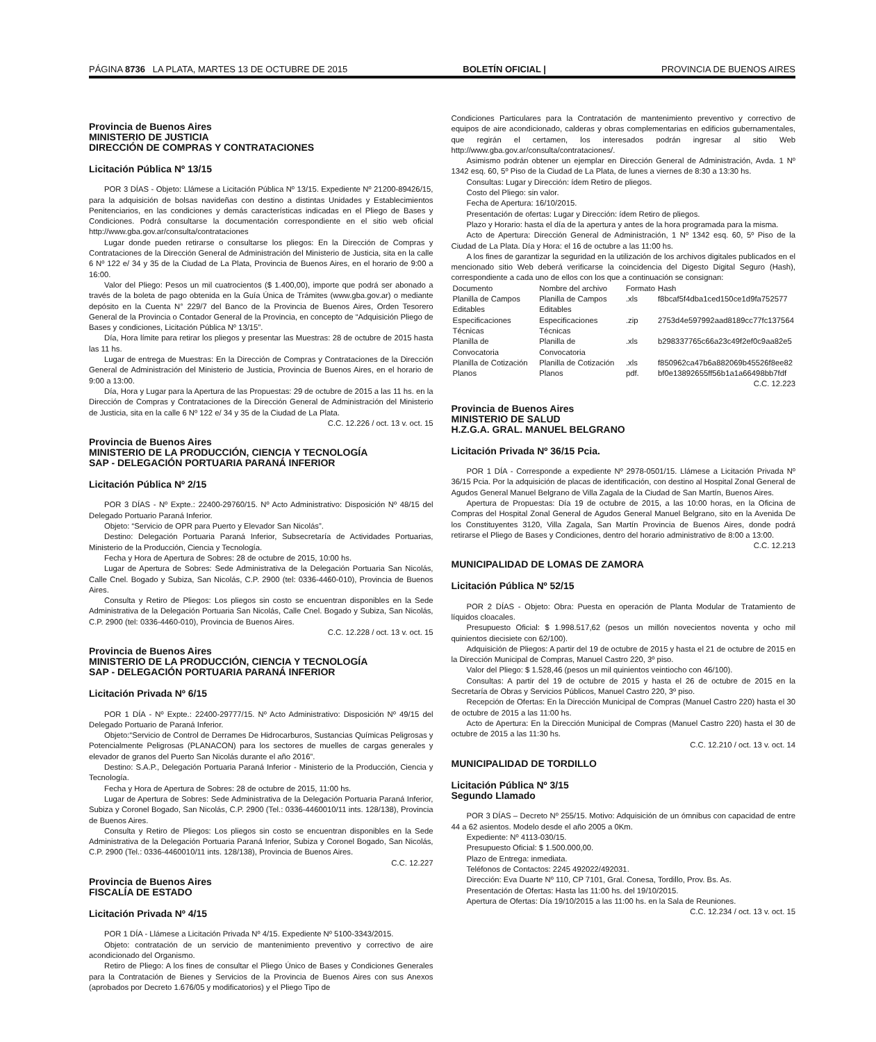PÁGINA 8736 LA PLATA, MARTES 13 DE OCTUBRE DE 2015 BOLETÍN OFICIAL | PROVINCIA DE BUENOS AIRES
Provincia de Buenos Aires
MINISTERIO DE JUSTICIA
DIRECCIÓN DE COMPRAS Y CONTRATACIONES
Licitación Pública Nº 13/15
POR 3 DÍAS - Objeto: Llámese a Licitación Pública Nº 13/15. Expediente Nº 21200-89426/15, para la adquisición de bolsas navideñas con destino a distintas Unidades y Establecimientos Penitenciarios, en las condiciones y demás características indicadas en el Pliego de Bases y Condiciones. Podrá consultarse la documentación correspondiente en el sitio web oficial http://www.gba.gov.ar/consulta/contrataciones
Lugar donde pueden retirarse o consultarse los pliegos: En la Dirección de Compras y Contrataciones de la Dirección General de Administración del Ministerio de Justicia, sita en la calle 6 Nº 122 e/ 34 y 35 de la Ciudad de La Plata, Provincia de Buenos Aires, en el horario de 9:00 a 16:00.
Valor del Pliego: Pesos un mil cuatrocientos ($ 1.400,00), importe que podrá ser abonado a través de la boleta de pago obtenida en la Guía Única de Trámites (www.gba.gov.ar) o mediante depósito en la Cuenta N° 229/7 del Banco de la Provincia de Buenos Aires, Orden Tesorero General de la Provincia o Contador General de la Provincia, en concepto de “Adquisición Pliego de Bases y condiciones, Licitación Pública Nº 13/15”.
Día, Hora límite para retirar los pliegos y presentar las Muestras: 28 de octubre de 2015 hasta las 11 hs.
Lugar de entrega de Muestras: En la Dirección de Compras y Contrataciones de la Dirección General de Administración del Ministerio de Justicia, Provincia de Buenos Aires, en el horario de 9:00 a 13:00.
Día, Hora y Lugar para la Apertura de las Propuestas: 29 de octubre de 2015 a las 11 hs. en la Dirección de Compras y Contrataciones de la Dirección General de Administración del Ministerio de Justicia, sita en la calle 6 Nº 122 e/ 34 y 35 de la Ciudad de La Plata.
C.C. 12.226 / oct. 13 v. oct. 15
Provincia de Buenos Aires
MINISTERIO DE LA PRODUCCIÓN, CIENCIA Y TECNOLOGÍA
SAP - DELEGACIÓN PORTUARIA PARANÁ INFERIOR
Licitación Pública Nº 2/15
POR 3 DÍAS - Nº Expte.: 22400-29760/15. Nº Acto Administrativo: Disposición Nº 48/15 del Delegado Portuario Paraná Inferior.
Objeto: “Servicio de OPR para Puerto y Elevador San Nicolás”.
Destino: Delegación Portuaria Paraná Inferior, Subsecretaría de Actividades Portuarias, Ministerio de la Producción, Ciencia y Tecnología.
Fecha y Hora de Apertura de Sobres: 28 de octubre de 2015, 10:00 hs.
Lugar de Apertura de Sobres: Sede Administrativa de la Delegación Portuaria San Nicolás, Calle Cnel. Bogado y Subiza, San Nicolás, C.P. 2900 (tel: 0336-4460-010), Provincia de Buenos Aires.
Consulta y Retiro de Pliegos: Los pliegos sin costo se encuentran disponibles en la Sede Administrativa de la Delegación Portuaria San Nicolás, Calle Cnel. Bogado y Subiza, San Nicolás, C.P. 2900 (tel: 0336-4460-010), Provincia de Buenos Aires.
C.C. 12.228 / oct. 13 v. oct. 15
Provincia de Buenos Aires
MINISTERIO DE LA PRODUCCIÓN, CIENCIA Y TECNOLOGÍA
SAP - DELEGACIÓN PORTUARIA PARANÁ INFERIOR
Licitación Privada Nº 6/15
POR 1 DÍA - Nº Expte.: 22400-29777/15. Nº Acto Administrativo: Disposición Nº 49/15 del Delegado Portuario de Paraná Inferior.
Objeto:“Servicio de Control de Derrames De Hidrocarburos, Sustancias Químicas Peligrosas y Potencialmente Peligrosas (PLANACON) para los sectores de muelles de cargas generales y elevador de granos del Puerto San Nicolás durante el año 2016”.
Destino: S.A.P., Delegación Portuaria Paraná Inferior - Ministerio de la Producción, Ciencia y Tecnología.
Fecha y Hora de Apertura de Sobres: 28 de octubre de 2015, 11:00 hs.
Lugar de Apertura de Sobres: Sede Administrativa de la Delegación Portuaria Paraná Inferior, Subiza y Coronel Bogado, San Nicolás, C.P. 2900 (Tel.: 0336-4460010/11 ints. 128/138), Provincia de Buenos Aires.
Consulta y Retiro de Pliegos: Los pliegos sin costo se encuentran disponibles en la Sede Administrativa de la Delegación Portuaria Paraná Inferior, Subiza y Coronel Bogado, San Nicolás, C.P. 2900 (Tel.: 0336-4460010/11 ints. 128/138), Provincia de Buenos Aires.
C.C. 12.227
Provincia de Buenos Aires
FISCALÍA DE ESTADO
Licitación Privada Nº 4/15
POR 1 DÍA - Llámese a Licitación Privada Nº 4/15. Expediente Nº 5100-3343/2015.
Objeto: contratación de un servicio de mantenimiento preventivo y correctivo de aire acondicionado del Organismo.
Retiro de Pliego: A los fines de consultar el Pliego Único de Bases y Condiciones Generales para la Contratación de Bienes y Servicios de la Provincia de Buenos Aires con sus Anexos (aprobados por Decreto 1.676/05 y modificatorios) y el Pliego Tipo de
Condiciones Particulares para la Contratación de mantenimiento preventivo y correctivo de equipos de aire acondicionado, calderas y obras complementarias en edificios gubernamentales, que regirán el certamen, los interesados podrán ingresar al sitio Web http://www.gba.gov.ar/consulta/contrataciones/.
Asimismo podrán obtener un ejemplar en Dirección General de Administración, Avda. 1 Nº 1342 esq. 60, 5º Piso de la Ciudad de La Plata, de lunes a viernes de 8:30 a 13:30 hs.
Consultas: Lugar y Dirección: ídem Retiro de pliegos.
Costo del Pliego: sin valor.
Fecha de Apertura: 16/10/2015.
Presentación de ofertas: Lugar y Dirección: ídem Retiro de pliegos.
Plazo y Horario: hasta el día de la apertura y antes de la hora programada para la misma.
Acto de Apertura: Dirección General de Administración, 1 Nº 1342 esq. 60, 5º Piso de la Ciudad de La Plata. Día y Hora: el 16 de octubre a las 11:00 hs.
A los fines de garantizar la seguridad en la utilización de los archivos digitales publicados en el mencionado sitio Web deberá verificarse la coincidencia del Digesto Digital Seguro (Hash), correspondiente a cada uno de ellos con los que a continuación se consignan:
| Documento | Nombre del archivo | Formato | Hash |
| Planilla de Campos Editables | Planilla de Campos Editables | .xls | f8bcaf5f4dba1ced150ce1d9fa752577 |
| Especificaciones Técnicas | Especificaciones Técnicas | .zip | 2753d4e597992aad8189cc77fc137564 |
| Planilla de Convocatoria | Planilla de Convocatoria | .xls | b298337765c66a23c49f2ef0c9aa82e5 |
| Planilla de Cotización | Planilla de Cotización | .xls | f850962ca47b6a882069b45526f8ee82 |
| Planos | Planos | pdf. | bf0e13892655ff56b1a1a66498bb7fdf |
C.C. 12.223
Provincia de Buenos Aires
MINISTERIO DE SALUD
H.Z.G.A. GRAL. MANUEL BELGRANO
Licitación Privada Nº 36/15 Pcia.
POR 1 DÍA - Corresponde a expediente Nº 2978-0501/15. Llámese a Licitación Privada Nº 36/15 Pcia. Por la adquisición de placas de identificación, con destino al Hospital Zonal General de Agudos General Manuel Belgrano de Villa Zagala de la Ciudad de San Martín, Buenos Aires.
Apertura de Propuestas: Día 19 de octubre de 2015, a las 10:00 horas, en la Oficina de Compras del Hospital Zonal General de Agudos General Manuel Belgrano, sito en la Avenida De los Constituyentes 3120, Villa Zagala, San Martín Provincia de Buenos Aires, donde podrá retirarse el Pliego de Bases y Condiciones, dentro del horario administrativo de 8:00 a 13:00.
C.C. 12.213
MUNICIPALIDAD DE LOMAS DE ZAMORA
Licitación Pública Nº 52/15
POR 2 DÍAS - Objeto: Obra: Puesta en operación de Planta Modular de Tratamiento de líquidos cloacales.
Presupuesto Oficial: $ 1.998.517,62 (pesos un millón novecientos noventa y ocho mil quinientos diecisiete con 62/100).
Adquisición de Pliegos: A partir del 19 de octubre de 2015 y hasta el 21 de octubre de 2015 en la Dirección Municipal de Compras, Manuel Castro 220, 3º piso.
Valor del Pliego: $ 1.528,46 (pesos un mil quinientos veintiocho con 46/100).
Consultas: A partir del 19 de octubre de 2015 y hasta el 26 de octubre de 2015 en la Secretaría de Obras y Servicios Públicos, Manuel Castro 220, 3º piso.
Recepción de Ofertas: En la Dirección Municipal de Compras (Manuel Castro 220) hasta el 30 de octubre de 2015 a las 11:00 hs.
Acto de Apertura: En la Dirección Municipal de Compras (Manuel Castro 220) hasta el 30 de octubre de 2015 a las 11:30 hs.
C.C. 12.210 / oct. 13 v. oct. 14
MUNICIPALIDAD DE TORDILLO
Licitación Pública Nº 3/15
Segundo Llamado
POR 3 DÍAS – Decreto Nº 255/15. Motivo: Adquisición de un ómnibus con capacidad de entre 44 a 62 asientos. Modelo desde el año 2005 a 0Km.
Expediente: Nº 4113-030/15.
Presupuesto Oficial: $ 1.500.000,00.
Plazo de Entrega: inmediata.
Teléfonos de Contactos: 2245 492022/492031.
Dirección: Eva Duarte Nº 110, CP 7101, Gral. Conesa, Tordillo, Prov. Bs. As.
Presentación de Ofertas: Hasta las 11:00 hs. del 19/10/2015.
Apertura de Ofertas: Día 19/10/2015 a las 11:00 hs. en la Sala de Reuniones.
C.C. 12.234 / oct. 13 v. oct. 15